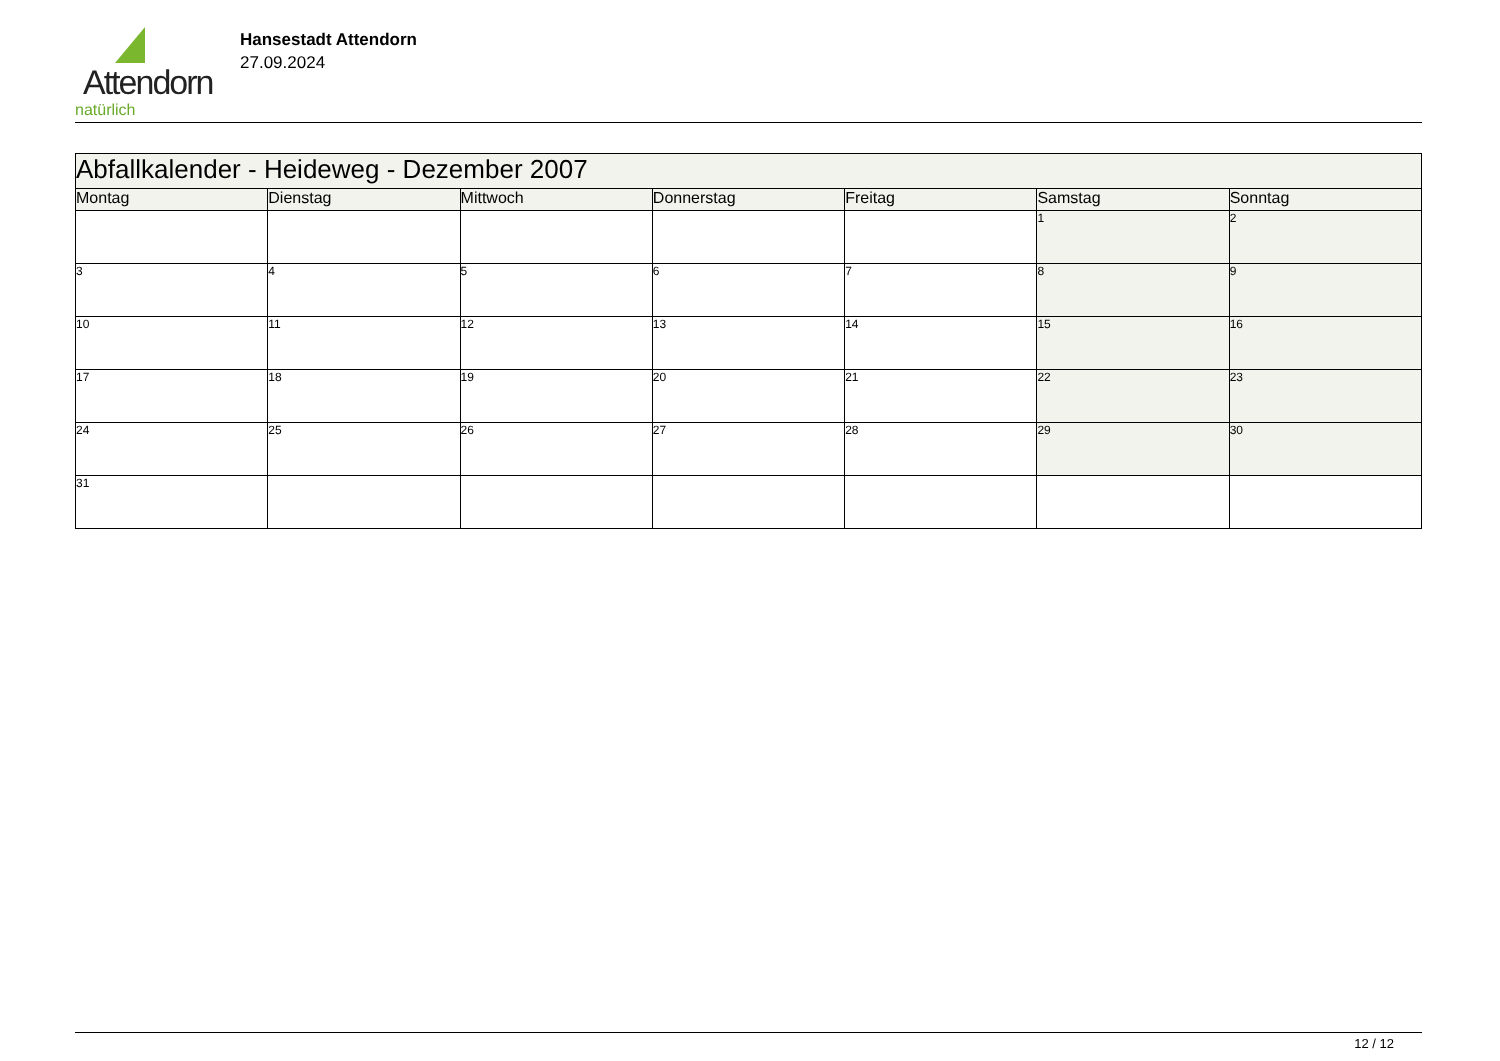Attendorn
natürlich
Hansestadt Attendorn
27.09.2024
| Abfallkalender - Heideweg - Dezember 2007 | | | | | | |
| Montag | Dienstag | Mittwoch | Donnerstag | Freitag | Samstag | Sonntag |
| | | | | | 1 | 2 |
| 3 | 4 | 5 | 6 | 7 | 8 | 9 |
| 10 | 11 | 12 | 13 | 14 | 15 | 16 |
| 17 | 18 | 19 | 20 | 21 | 22 | 23 |
| 24 | 25 | 26 | 27 | 28 | 29 | 30 |
| 31 | | | | | | |
12 / 12